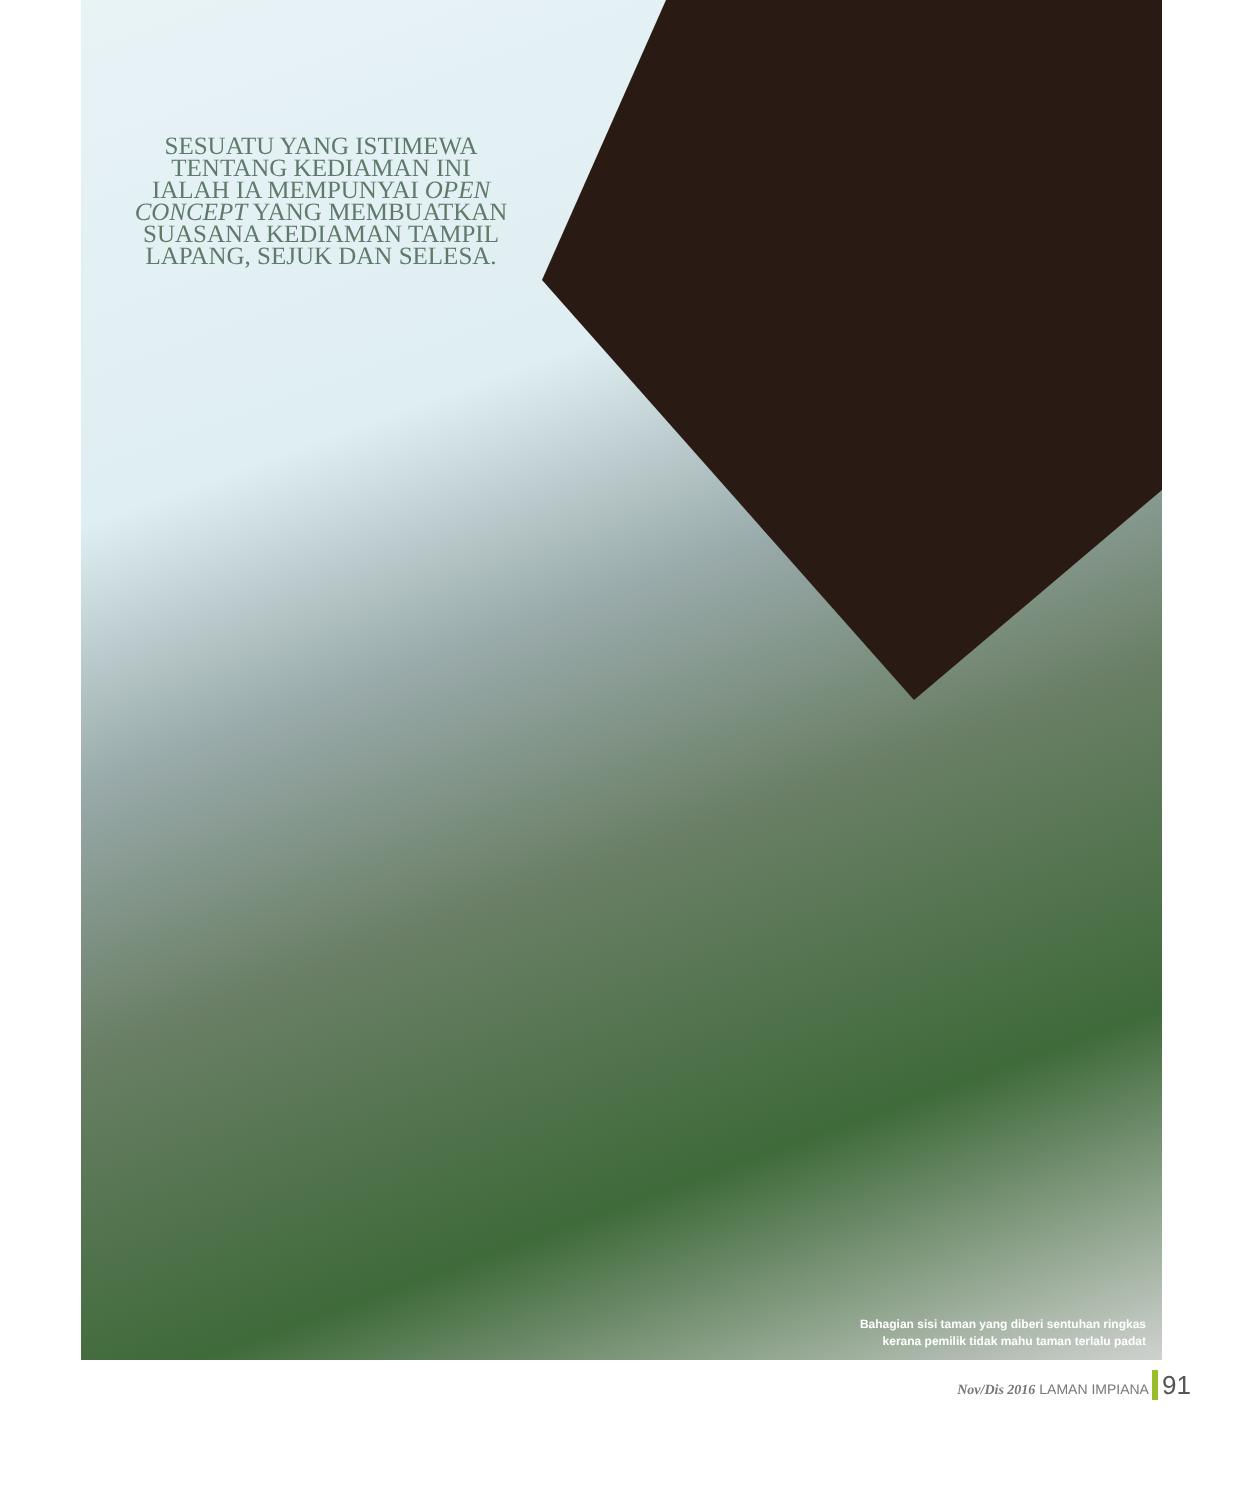SESUATU YANG ISTIMEWA
TENTANG KEDIAMAN INI
IALAH IA MEMPUNYAI OPEN
CONCEPT YANG MEMBUATKAN
SUASANA KEDIAMAN TAMPIL
LAPANG, SEJUK DAN SELESA.
Bahagian sisi taman yang diberi sentuhan ringkas
kerana pemilik tidak mahu taman terlalu padat
Nov/Dis 2016 LAMAN IMPIANA 91